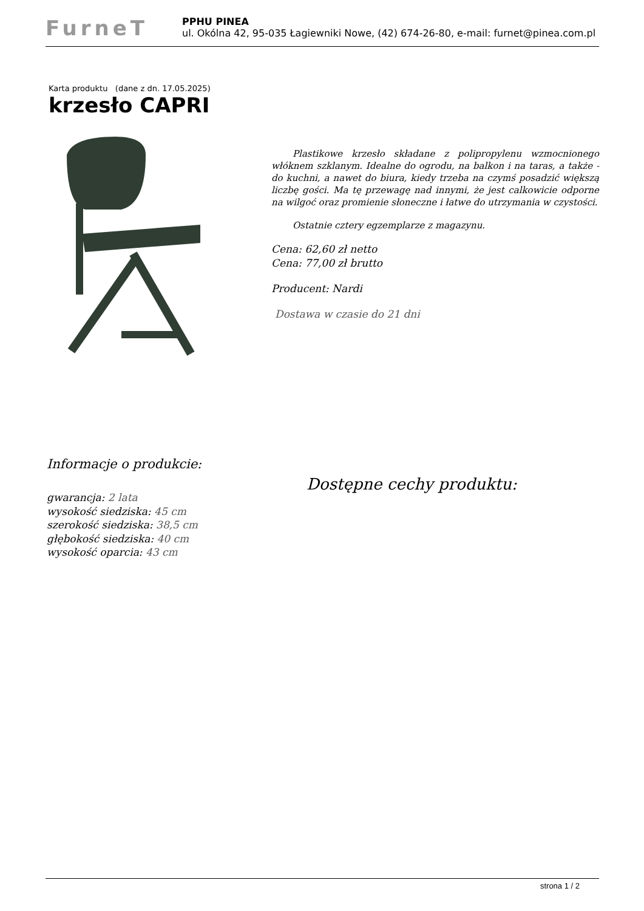FurneT
PPHU PINEA
ul. Okólna 42, 95-035 Łagiewniki Nowe, (42) 674-26-80, e-mail: furnet@pinea.com.pl
Karta produktu (dane z dn. 17.05.2025)
krzesło CAPRI
Plastikowe krzesło składane z polipropylenu wzmocnionego włóknem szklanym. Idealne do ogrodu, na balkon i na taras, a także - do kuchni, a nawet do biura, kiedy trzeba na czymś posadzić większą liczbę gości. Ma tę przewagę nad innymi, że jest calkowicie odporne na wilgoć oraz promienie słoneczne i łatwe do utrzymania w czystości.
Ostatnie cztery egzemplarze z magazynu.
Cena: 62,60 zł netto
Cena: 77,00 zł brutto
Producent: Nardi
Dostawa w czasie do 21 dni
Informacje o produkcie:
Dostępne cechy produktu:
gwarancja: 2 lata
wysokość siedziska: 45 cm
szerokość siedziska: 38,5 cm
głębokość siedziska: 40 cm
wysokość oparcia: 43 cm
strona 1 / 2